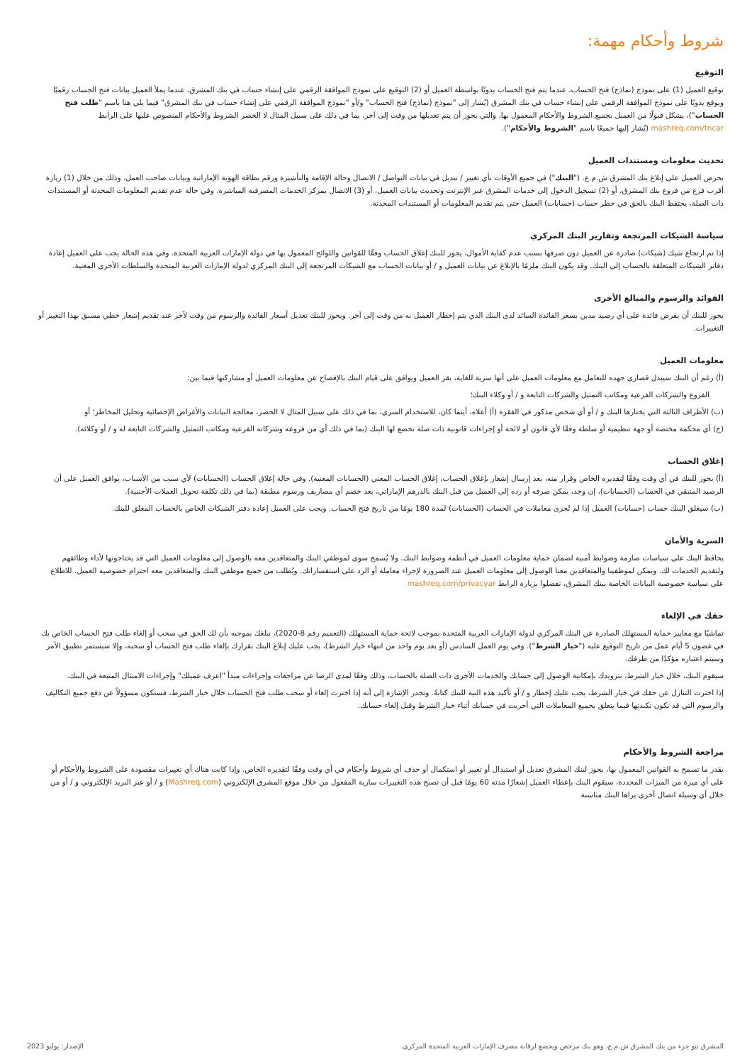شروط وأحكام مهمة:
التوقيع
توقيع العميل (1) على نموذج (نماذج) فتح الحساب، عندما يتم فتح الحساب يدويًا بواسطة العميل أو (2) التوقيع على نموذج الموافقة الرقمي على إنشاء حساب في بنك المشرق، عندما يملأ العميل بيانات فتح الحساب رقميًا ويوقع يدويًا على نموذج الموافقة الرقمي على إنشاء حساب في بنك المشرق (يُشار إلى "نموذج (نماذج) فتح الحساب" و/أو "نموذج الموافقة الرقمي على إنشاء حساب في بنك المشرق" فيما يلي هنا باسم "طلب فتح الحساب")، يشكل قبولًا من العميل بجميع الشروط والأحكام المعمول بها، والتي يجوز أن يتم تعديلها من وقت إلى آخر، بما في ذلك على سبيل المثال لا الحصر الشروط والأحكام المنصوص عليها على الرابط mashreq.com/tncar (يُشار إليها جميعًا باسم "الشروط والأحكام").
تحديث معلومات ومستندات العميل
يحرص العميل على إبلاغ بنك المشرق ش.م.ع. ("البنك") في جميع الأوقات بأي تغيير / تبديل في بيانات التواصل / الاتصال وحالة الإقامة والتأشيرة ورقم بطاقة الهوية الإماراتية وبيانات صاحب العمل، وذلك من خلال (1) زيارة أقرب فرع من فروع بنك المشرق، أو (2) تسجيل الدخول إلى خدمات المشرق عبر الإنترنت وتحديث بيانات العميل، أو (3) الاتصال بمركز الخدمات المصرفية المباشرة. وفي حالة عدم تقديم المعلومات المحدثة أو المستندات ذات الصلة، يحتفظ البنك بالحق في حظر حساب (حسابات) العميل حتى يتم تقديم المعلومات أو المستندات المحدثة.
سياسة الشيكات المرتجعة وتقارير البنك المركزي
إذا تم ارتجاع شيك (شيكات) صادرة عن العميل دون صرفها بسبب عدم كفاية الأموال، يجوز للبنك إغلاق الحساب وفقًا للقوانين واللوائح المعمول بها في دولة الإمارات العربية المتحدة. وفي هذه الحالة يجب على العميل إعادة دفاتر الشيكات المتعلقة بالحساب إلى البنك. وقد يكون البنك ملزمًا بالإبلاغ عن بيانات العميل و / أو بيانات الحساب مع الشيكات المرتجعة إلى البنك المركزي لدولة الإمارات العربية المتحدة والسلطات الأخرى المعنية.
الفوائد والرسوم والمبالغ الأخرى
يجوز للبنك أن يفرض فائدة على أي رصيد مدين بسعر الفائدة السائد لدى البنك الذي يتم إخطار العميل به من وقت إلى آخر. ويجوز للبنك تعديل أسعار الفائدة والرسوم من وقت لآخر عند تقديم إشعار خطي مسبق بهذا التغيير أو التغييرات.
معلومات العميل
(أ) رغم أن البنك سيبذل قصارى جهده للتعامل مع معلومات العميل على أنها سرية للغاية، يقر العميل ويوافق على قيام البنك بالإفصاح عن معلومات العميل أو مشاركتها فيما بين:
الفروع والشركات الفرعية ومكاتب التمثيل والشركات التابعة و / أو وكلاء البنك؛
(ب) الأطراف الثالثة التي يختارها البنك و / أو أي شخص مذكور في الفقرة (أ) أعلاه، أينما كان، للاستخدام السري، بما في ذلك على سبيل المثال لا الحصر، معالجة البيانات والأغراض الإحصائية وتحليل المخاطر؛ أو
(ج) أي محكمة مختصة أو جهة تنظيمية أو سلطة وفقًا لأي قانون أو لائحة أو إجراءات قانونية ذات صلة تخضع لها البنك (بما في ذلك أي من فروعه وشركاته الفرعية ومكاتب التمثيل والشركات التابعة له و / أو وكلائه).
إغلاق الحساب
(أ) يجوز للبنك في أي وقت وفقًا لتقديره الخاص وقرار منه، بعد إرسال إشعار بإغلاق الحساب، إغلاق الحساب المعني (الحسابات المعنية). وفي حالة إغلاق الحساب (الحسابات) لأي سبب من الأسباب، يوافق العميل على أن الرصيد المتبقي في الحساب (الحسابات)، إن وجد، يمكن صرفه أو رده إلى العميل من قبل البنك بالدرهم الإماراتي، بعد خصم أي مصاريف ورسوم مطبقة (بما في ذلك تكلفة تحويل العملات الأجنبية).
(ب) سيغلق البنك حساب (حسابات) العميل إذا لم تُجرى معاملات في الحساب (الحسابات) لمدة 180 يومًا من تاريخ فتح الحساب. ويجب على العميل إعادة دفتر الشيكات الخاص بالحساب المغلق للبنك.
السرية والأمان
يحافظ البنك على سياسات صارمة وضوابط أمنية لضمان حماية معلومات العميل في أنظمة وضوابط البنك. ولا يُسمح سوى لموظفي البنك والمتعاقدين معه بالوصول إلى معلومات العميل التي قد يحتاجونها لأداء وظائفهم ولتقديم الخدمات لك. ويمكن لموظفينا والمتعاقدين معنا الوصول إلى معلومات العميل عند الضرورة لإجراء معاملة أو الرد على استفساراتك. ويُطلب من جميع موظفي البنك والمتعاقدين معه احترام خصوصية العميل. للاطلاع على سياسة خصوصية البيانات الخاصة ببنك المشرق، تفضلوا بزيارة الرابط mashreq.com/privacyar
حقك في الإلغاء
تماشيًا مع معايير حماية المستهلك الصادرة عن البنك المركزي لدولة الإمارات العربية المتحدة بموجب لائحة حماية المستهلك (التعميم رقم 8-2020)، نبلغك بموجبه بأن لك الحق في سحب أو إلغاء طلب فتح الحساب الخاص بك في غضون 5 أيام عمل من تاريخ التوقيع عليه ("خيار الشرط"). وفي يوم العمل السادس (أو بعد يوم واحد من انتهاء خيار الشرط)، يجب عليك إبلاغ البنك بقرارك بإلغاء طلب فتح الحساب أو سحبه، وإلا سيستمر تطبيق الأمر وسيتم اعتباره مؤكدًا من طرفك.
سيقوم البنك، خلال خيار الشرط، بتزويدك بإمكانية الوصول إلى حسابك والخدمات الأخرى ذات الصلة بالحساب، وذلك وفقًا لمدى الرضا عن مراجعات وإجراءات مبدأ "اعرف عميلك" وإجراءات الامتثال المتبعة في البنك.
إذا اخترت التنازل عن حقك في خيار الشرط، يجب عليك إخطار و / أو تأكيد هذه النية للبنك كتابةً. وتجدر الإشارة إلى أنه إذا اخترت إلغاء أو سحب طلب فتح الحساب خلال خيار الشرط، فستكون مسؤولاً عن دفع جميع التكاليف والرسوم التي قد تكون تكبدتها فيما يتعلق بجميع المعاملات التي أجريت في حسابك أثناء خيار الشرط وقبل إلغاء حسابك.
مراجعة الشروط والأحكام
بقدر ما تسمح به القوانين المعمول بها، يجوز لبنك المشرق تعديل أو استبدال أو تغيير أو استكمال أو حذف أي شروط وأحكام في أي وقت وفقًا لتقديره الخاص. وإذا كانت هناك أي تغييرات مقصودة على الشروط والأحكام أو على أي ميزة من الميزات المحددة، سيقوم البنك بإعطاء العميل إشعارًا مدته 60 يومًا قبل أن تصبح هذه التغييرات سارية المفعول من خلال موقع المشرق الإلكتروني (Mashreq.com) و / أو عبر البريد الإلكتروني و / أو من خلال أي وسيلة اتصال أخرى يراها البنك مناسبة
المشرق نيو جزء من بنك المشرق ش.م.ع، وهو بنك مرخص ويخضع لرقابة مصرف الإمارات العربية المتحدة المركزي. الإصدار: يوليو 2023